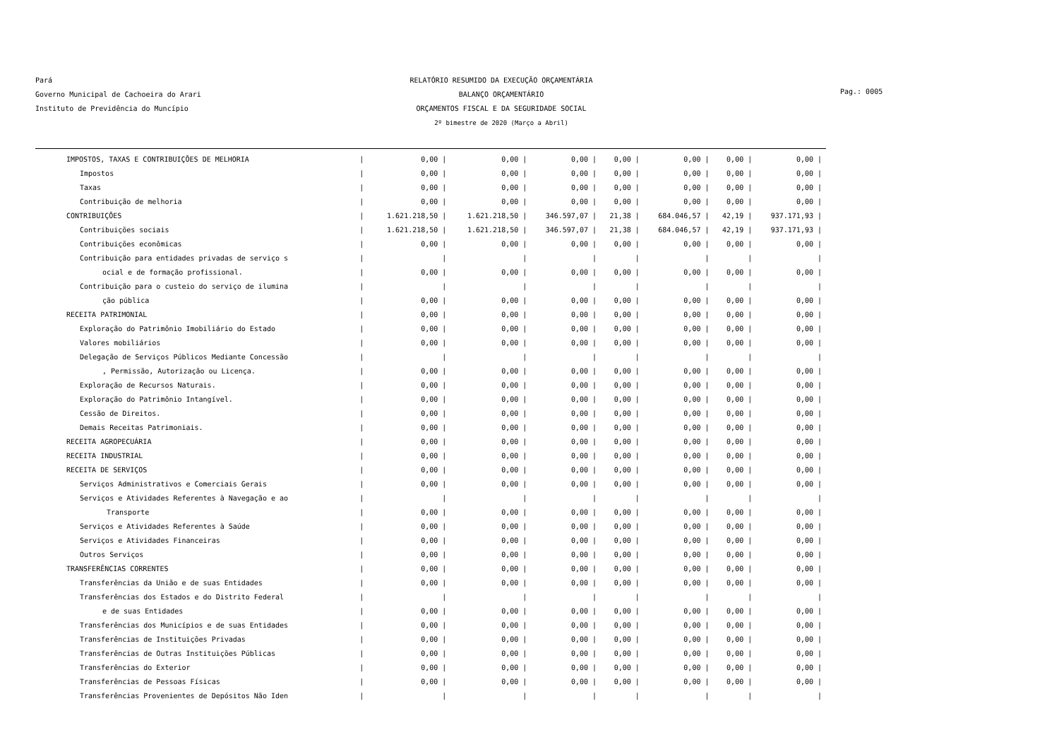Pará
Governo Municipal de Cachoeira do Arari
Instituto de Previdência do Muncípio
RELATÓRIO RESUMIDO DA EXECUÇÃO ORÇAMENTÁRIA
BALANÇO ORÇAMENTÁRIO
ORÇAMENTOS FISCAL E DA SEGURIDADE SOCIAL
2º bimestre de 2020 (Março a Abril)
Pag.: 0005
| IMPOSTOS, TAXAS E CONTRIBUIÇÕES DE MELHORIA | / | 0,00 / | 0,00 / | 0,00 / | 0,00 / | 0,00 / | 0,00 / | 0,00 / |
| Impostos | / | 0,00 / | 0,00 / | 0,00 / | 0,00 / | 0,00 / | 0,00 / | 0,00 / |
| Taxas | / | 0,00 / | 0,00 / | 0,00 / | 0,00 / | 0,00 / | 0,00 / | 0,00 / |
| Contribuição de melhoria | / | 0,00 / | 0,00 / | 0,00 / | 0,00 / | 0,00 / | 0,00 / | 0,00 / |
| CONTRIBUIÇÕES | / | 1.621.218,50 / | 1.621.218,50 / | 346.597,07 / | 21,38 / | 684.046,57 / | 42,19 / | 937.171,93 / |
| Contribuições sociais | / | 1.621.218,50 / | 1.621.218,50 / | 346.597,07 / | 21,38 / | 684.046,57 / | 42,19 / | 937.171,93 / |
| Contribuições econômicas | / | 0,00 / | 0,00 / | 0,00 / | 0,00 / | 0,00 / | 0,00 / | 0,00 / |
| Contribuição para entidades privadas de serviço s | / | / | / | / | / | / | / | / |
| ocial e de formação profissional. | / | 0,00 / | 0,00 / | 0,00 / | 0,00 / | 0,00 / | 0,00 / | 0,00 / |
| Contribuição para o custeio do serviço de ilumina | / | / | / | / | / | / | / | / |
| ção pública | / | 0,00 / | 0,00 / | 0,00 / | 0,00 / | 0,00 / | 0,00 / | 0,00 / |
| RECEITA PATRIMONIAL | / | 0,00 / | 0,00 / | 0,00 / | 0,00 / | 0,00 / | 0,00 / | 0,00 / |
| Exploração do Patrimônio Imobiliário do Estado | / | 0,00 / | 0,00 / | 0,00 / | 0,00 / | 0,00 / | 0,00 / | 0,00 / |
| Valores mobiliários | / | 0,00 / | 0,00 / | 0,00 / | 0,00 / | 0,00 / | 0,00 / | 0,00 / |
| Delegação de Serviços Públicos Mediante Concessão | / | / | / | / | / | / | / | / |
| , Permissão, Autorização ou Licença. | / | 0,00 / | 0,00 / | 0,00 / | 0,00 / | 0,00 / | 0,00 / | 0,00 / |
| Exploração de Recursos Naturais. | / | 0,00 / | 0,00 / | 0,00 / | 0,00 / | 0,00 / | 0,00 / | 0,00 / |
| Exploração do Patrimônio Intangível. | / | 0,00 / | 0,00 / | 0,00 / | 0,00 / | 0,00 / | 0,00 / | 0,00 / |
| Cessão de Direitos. | / | 0,00 / | 0,00 / | 0,00 / | 0,00 / | 0,00 / | 0,00 / | 0,00 / |
| Demais Receitas Patrimoniais. | / | 0,00 / | 0,00 / | 0,00 / | 0,00 / | 0,00 / | 0,00 / | 0,00 / |
| RECEITA AGROPECUÁRIA | / | 0,00 / | 0,00 / | 0,00 / | 0,00 / | 0,00 / | 0,00 / | 0,00 / |
| RECEITA INDUSTRIAL | / | 0,00 / | 0,00 / | 0,00 / | 0,00 / | 0,00 / | 0,00 / | 0,00 / |
| RECEITA DE SERVIÇOS | / | 0,00 / | 0,00 / | 0,00 / | 0,00 / | 0,00 / | 0,00 / | 0,00 / |
| Serviços Administrativos e Comerciais Gerais | / | 0,00 / | 0,00 / | 0,00 / | 0,00 / | 0,00 / | 0,00 / | 0,00 / |
| Serviços e Atividades Referentes à Navegação e ao | / | / | / | / | / | / | / | / |
| Transporte | / | 0,00 / | 0,00 / | 0,00 / | 0,00 / | 0,00 / | 0,00 / | 0,00 / |
| Serviços e Atividades Referentes à Saúde | / | 0,00 / | 0,00 / | 0,00 / | 0,00 / | 0,00 / | 0,00 / | 0,00 / |
| Serviços e Atividades Financeiras | / | 0,00 / | 0,00 / | 0,00 / | 0,00 / | 0,00 / | 0,00 / | 0,00 / |
| Outros Serviços | / | 0,00 / | 0,00 / | 0,00 / | 0,00 / | 0,00 / | 0,00 / | 0,00 / |
| TRANSFERÊNCIAS CORRENTES | / | 0,00 / | 0,00 / | 0,00 / | 0,00 / | 0,00 / | 0,00 / | 0,00 / |
| Transferências da União e de suas Entidades | / | 0,00 / | 0,00 / | 0,00 / | 0,00 / | 0,00 / | 0,00 / | 0,00 / |
| Transferências dos Estados e do Distrito Federal | / | / | / | / | / | / | / | / |
| e de suas Entidades | / | 0,00 / | 0,00 / | 0,00 / | 0,00 / | 0,00 / | 0,00 / | 0,00 / |
| Transferências dos Municípios e de suas Entidades | / | 0,00 / | 0,00 / | 0,00 / | 0,00 / | 0,00 / | 0,00 / | 0,00 / |
| Transferências de Instituições Privadas | / | 0,00 / | 0,00 / | 0,00 / | 0,00 / | 0,00 / | 0,00 / | 0,00 / |
| Transferências de Outras Instituições Públicas | / | 0,00 / | 0,00 / | 0,00 / | 0,00 / | 0,00 / | 0,00 / | 0,00 / |
| Transferências do Exterior | / | 0,00 / | 0,00 / | 0,00 / | 0,00 / | 0,00 / | 0,00 / | 0,00 / |
| Transferências de Pessoas Físicas | / | 0,00 / | 0,00 / | 0,00 / | 0,00 / | 0,00 / | 0,00 / | 0,00 / |
| Transferências Provenientes de Depósitos Não Iden | / | / | / | / | / | / | / | / |